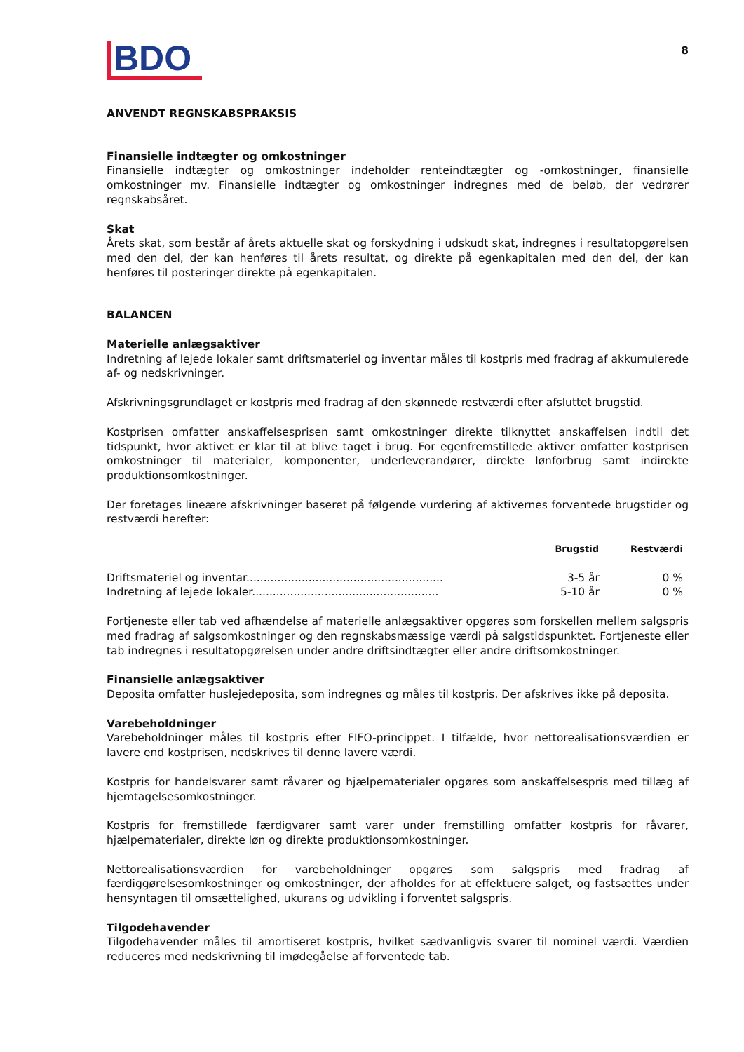BDO
8
ANVENDT REGNSKABSPRAKSIS
Finansielle indtægter og omkostninger
Finansielle indtægter og omkostninger indeholder renteindtægter og -omkostninger, finansielle omkostninger mv. Finansielle indtægter og omkostninger indregnes med de beløb, der vedrører regnskabsåret.
Skat
Årets skat, som består af årets aktuelle skat og forskydning i udskudt skat, indregnes i resultatopgørelsen med den del, der kan henføres til årets resultat, og direkte på egenkapitalen med den del, der kan henføres til posteringer direkte på egenkapitalen.
BALANCEN
Materielle anlægsaktiver
Indretning af lejede lokaler samt driftsmateriel og inventar måles til kostpris med fradrag af akkumulerede af- og nedskrivninger.
Afskrivningsgrundlaget er kostpris med fradrag af den skønnede restværdi efter afsluttet brugstid.
Kostprisen omfatter anskaffelsesprisen samt omkostninger direkte tilknyttet anskaffelsen indtil det tidspunkt, hvor aktivet er klar til at blive taget i brug. For egenfremstillede aktiver omfatter kostprisen omkostninger til materialer, komponenter, underleverandører, direkte lønforbrug samt indirekte produktionsomkostninger.
Der foretages lineære afskrivninger baseret på følgende vurdering af aktivernes forventede brugstider og restværdi herefter:
| | Brugstid | Restværdi |
| --- | --- | --- |
| Driftsmateriel og inventar......................................................... | 3-5 år | 0 % |
| Indretning af lejede lokaler...................................................... | 5-10 år | 0 % |
Fortjeneste eller tab ved afhændelse af materielle anlægsaktiver opgøres som forskellen mellem salgspris med fradrag af salgsomkostninger og den regnskabsmæssige værdi på salgstidspunktet. Fortjeneste eller tab indregnes i resultatopgørelsen under andre driftsindtægter eller andre driftsomkostninger.
Finansielle anlægsaktiver
Deposita omfatter huslejedeposita, som indregnes og måles til kostpris. Der afskrives ikke på deposita.
Varebeholdninger
Varebeholdninger måles til kostpris efter FIFO-princippet. I tilfælde, hvor nettorealisationsværdien er lavere end kostprisen, nedskrives til denne lavere værdi.
Kostpris for handelsvarer samt råvarer og hjælpematerialer opgøres som anskaffelsespris med tillæg af hjemtagelsesomkostninger.
Kostpris for fremstillede færdigvarer samt varer under fremstilling omfatter kostpris for råvarer, hjælpematerialer, direkte løn og direkte produktionsomkostninger.
Nettorealisationsværdien for varebeholdninger opgøres som salgspris med fradrag af færdiggørelsesomkostninger og omkostninger, der afholdes for at effektuere salget, og fastsættes under hensyntagen til omsættelighed, ukurans og udvikling i forventet salgspris.
Tilgodehavender
Tilgodehavender måles til amortiseret kostpris, hvilket sædvanligvis svarer til nominel værdi. Værdien reduceres med nedskrivning til imødegåelse af forventede tab.